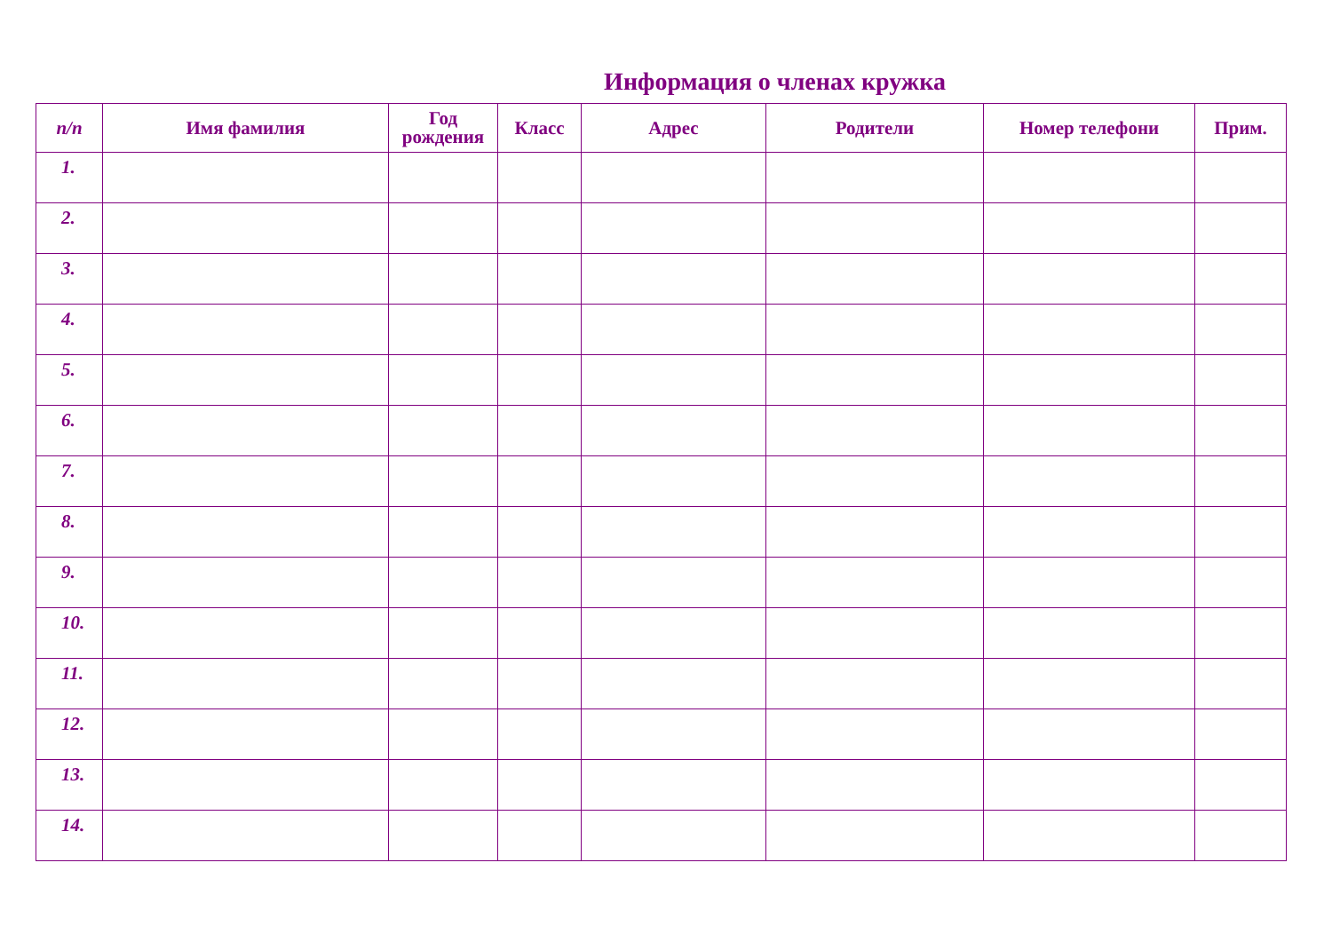Информация о членах кружка
| п/п | Имя фамилия | Год рождения | Класс | Адрес | Родители | Номер телефони | Прим. |
| --- | --- | --- | --- | --- | --- | --- | --- |
| 1. | | | | | | | |
| 2. | | | | | | | |
| 3. | | | | | | | |
| 4. | | | | | | | |
| 5. | | | | | | | |
| 6. | | | | | | | |
| 7. | | | | | | | |
| 8. | | | | | | | |
| 9. | | | | | | | |
| 10. | | | | | | | |
| 11. | | | | | | | |
| 12. | | | | | | | |
| 13. | | | | | | | |
| 14. | | | | | | | |